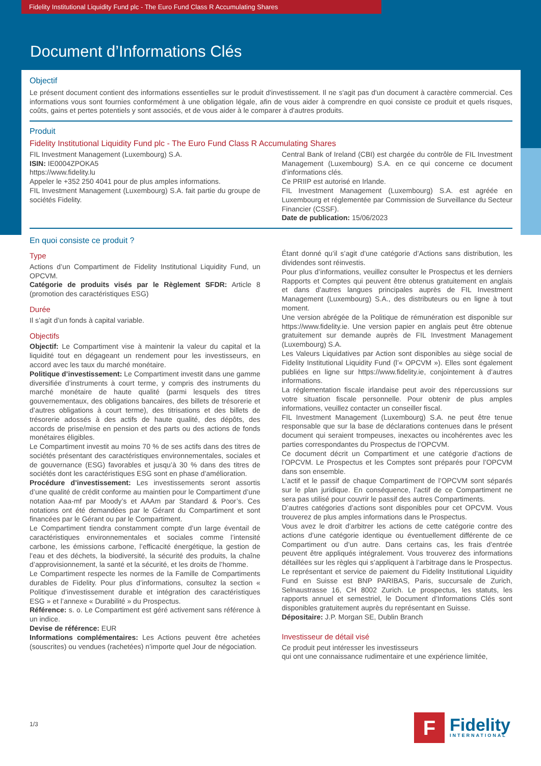Fidelity Institutional Liquidity Fund plc - The Euro Fund Class R Accumulating Shares
Document d’Informations Clés
Objectif
Le présent document contient des informations essentielles sur le produit d'investissement. Il ne s'agit pas d'un document à caractère commercial. Ces informations vous sont fournies conformément à une obligation légale, afin de vous aider à comprendre en quoi consiste ce produit et quels risques, coûts, gains et pertes potentiels y sont associés, et de vous aider à le comparer à d'autres produits.
Produit
Fidelity Institutional Liquidity Fund plc - The Euro Fund Class R Accumulating Shares
FIL Investment Management (Luxembourg) S.A.
ISIN: IE0004ZPOKA5
https://www.fidelity.lu
Appeler le +352 250 4041 pour de plus amples informations.
FIL Investment Management (Luxembourg) S.A. fait partie du groupe de sociétés Fidelity.
Central Bank of Ireland (CBI) est chargée du contrôle de FIL Investment Management (Luxembourg) S.A. en ce qui concerne ce document d’informations clés.
Ce PRIIP est autorisé en Irlande.
FIL Investment Management (Luxembourg) S.A. est agréée en Luxembourg et réglementée par Commission de Surveillance du Secteur Financier (CSSF).
Date de publication: 15/06/2023
En quoi consiste ce produit ?
Type
Actions d’un Compartiment de Fidelity Institutional Liquidity Fund, un OPCVM.
Catégorie de produits visés par le Règlement SFDR: Article 8 (promotion des caractéristiques ESG)
Durée
Il s’agit d’un fonds à capital variable.
Objectifs
Objectif: Le Compartiment vise à maintenir la valeur du capital et la liquidité tout en dégageant un rendement pour les investisseurs, en accord avec les taux du marché monétaire.
Politique d’investissement: Le Compartiment investit dans une gamme diversifiée d’instruments à court terme, y compris des instruments du marché monétaire de haute qualité (parmi lesquels des titres gouvernementaux, des obligations bancaires, des billets de trésorerie et d’autres obligations à court terme), des titrisations et des billets de trésorerie adossés à des actifs de haute qualité, des dépôts, des accords de prise/mise en pension et des parts ou des actions de fonds monétaires éligibles.
Le Compartiment investit au moins 70 % de ses actifs dans des titres de sociétés présentant des caractéristiques environnementales, sociales et de gouvernance (ESG) favorables et jusqu’à 30 % dans des titres de sociétés dont les caractéristiques ESG sont en phase d’amélioration.
Procédure d’investissement: Les investissements seront assortis d’une qualité de crédit conforme au maintien pour le Compartiment d’une notation Aaa-mf par Moody’s et AAAm par Standard & Poor’s. Ces notations ont été demandées par le Gérant du Compartiment et sont financées par le Gérant ou par le Compartiment.
Le Compartiment tiendra constamment compte d’un large éventail de caractéristiques environnementales et sociales comme l’intensité carbone, les émissions carbone, l’efficacité énergétique, la gestion de l’eau et des déchets, la biodiversité, la sécurité des produits, la chaîne d’approvisionnement, la santé et la sécurité, et les droits de l’homme.
Le Compartiment respecte les normes de la Famille de Compartiments durables de Fidelity. Pour plus d’informations, consultez la section « Politique d’investissement durable et intégration des caractéristiques ESG » et l’annexe « Durabilité » du Prospectus.
Référence: s. o. Le Compartiment est géré activement sans référence à un indice.
Devise de référence: EUR
Informations complémentaires: Les Actions peuvent être achetées (souscrites) ou vendues (rachetées) n’importe quel Jour de négociation.
Étant donné qu’il s’agit d’une catégorie d’Actions sans distribution, les dividendes sont réinvestis.
Pour plus d’informations, veuillez consulter le Prospectus et les derniers Rapports et Comptes qui peuvent être obtenus gratuitement en anglais et dans d’autres langues principales auprès de FIL Investment Management (Luxembourg) S.A., des distributeurs ou en ligne à tout moment.
Une version abrégée de la Politique de rémunération est disponible sur https://www.fidelity.ie. Une version papier en anglais peut être obtenue gratuitement sur demande auprès de FIL Investment Management (Luxembourg) S.A.
Les Valeurs Liquidatives par Action sont disponibles au siège social de Fidelity Institutional Liquidity Fund (l’« OPCVM »). Elles sont également publiées en ligne sur https://www.fidelity.ie, conjointement à d’autres informations.
La réglementation fiscale irlandaise peut avoir des répercussions sur votre situation fiscale personnelle. Pour obtenir de plus amples informations, veuillez contacter un conseiller fiscal.
FIL Investment Management (Luxembourg) S.A. ne peut être tenue responsable que sur la base de déclarations contenues dans le présent document qui seraient trompeuses, inexactes ou incohérentes avec les parties correspondantes du Prospectus de l’OPCVM.
Ce document décrit un Compartiment et une catégorie d’actions de l’OPCVM. Le Prospectus et les Comptes sont préparés pour l’OPCVM dans son ensemble.
L’actif et le passif de chaque Compartiment de l’OPCVM sont séparés sur le plan juridique. En conséquence, l’actif de ce Compartiment ne sera pas utilisé pour couvrir le passif des autres Compartiments.
D’autres catégories d’actions sont disponibles pour cet OPCVM. Vous trouverez de plus amples informations dans le Prospectus.
Vous avez le droit d’arbitrer les actions de cette catégorie contre des actions d’une catégorie identique ou éventuellement différente de ce Compartiment ou d’un autre. Dans certains cas, les frais d’entrée peuvent être appliqués intégralement. Vous trouverez des informations détaillées sur les règles qui s’appliquent à l’arbitrage dans le Prospectus. Le représentant et service de paiement du Fidelity Institutional Liquidity Fund en Suisse est BNP PARIBAS, Paris, succursale de Zurich, Selnaustrasse 16, CH 8002 Zurich. Le prospectus, les statuts, les rapports annuel et semestriel, le Document d’Informations Clés sont disponibles gratuitement auprès du représentant en Suisse.
Dépositaire: J.P. Morgan SE, Dublin Branch
Investisseur de détail visé
Ce produit peut intéresser les investisseurs
qui ont une connaissance rudimentaire et une expérience limitée,
1/3
F
Fidelity
INTERNATIONAL